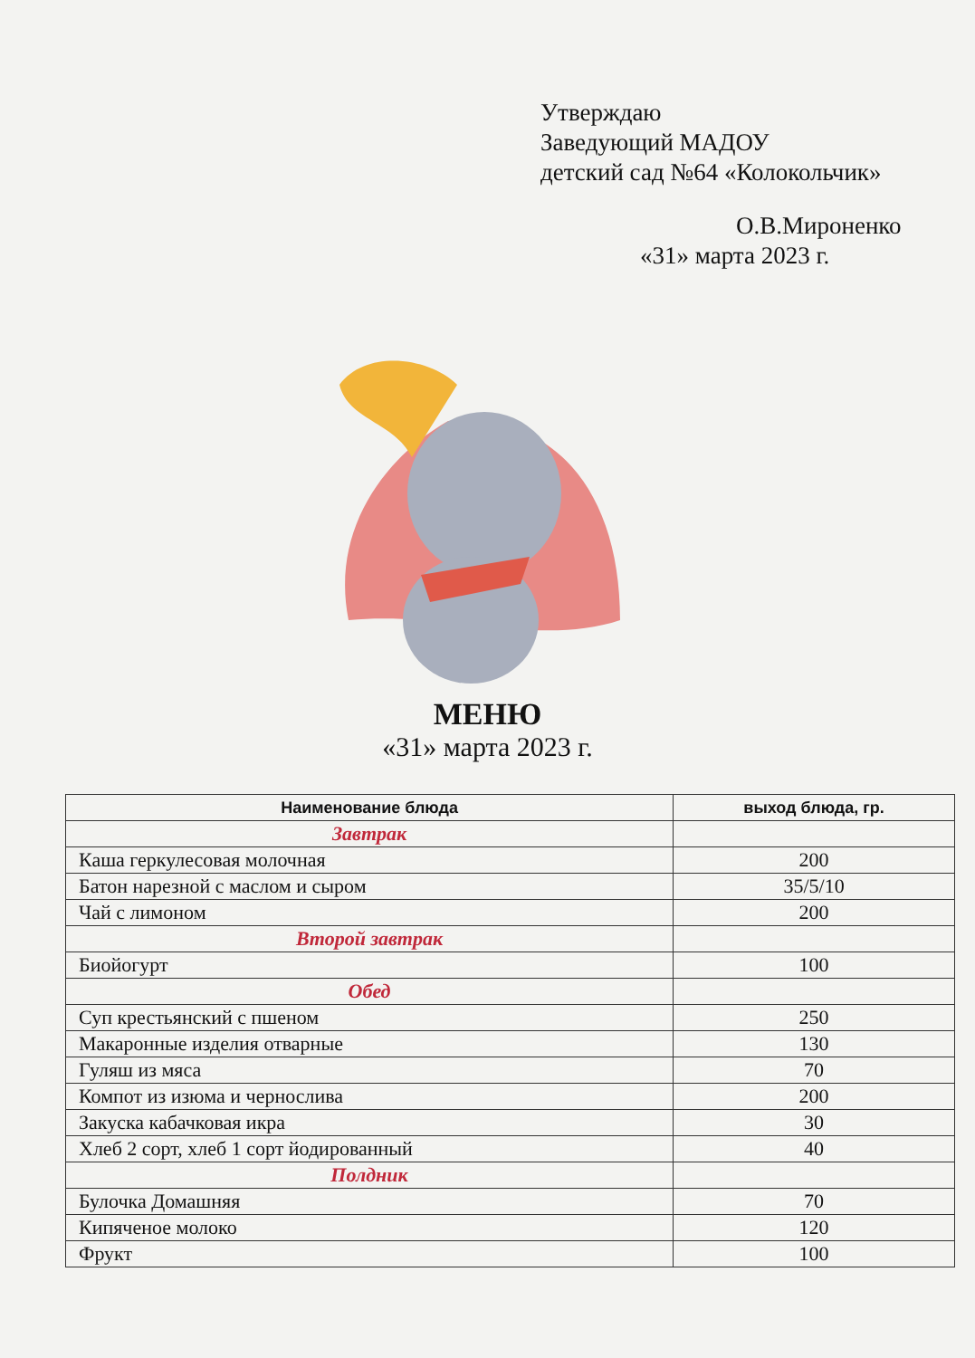Утверждаю
Заведующий МАДОУ
детский сад №64 «Колокольчик»
О.В.Мироненко
«31» марта 2023 г.
МЕНЮ
«31» марта 2023 г.
| Наименование блюда | выход блюда, гр. |
| --- | --- |
| Завтрак | |
| Каша геркулесовая молочная | 200 |
| Батон нарезной с маслом и сыром | 35/5/10 |
| Чай с лимоном | 200 |
| Второй завтрак | |
| Биойогурт | 100 |
| Обед | |
| Суп крестьянский с пшеном | 250 |
| Макаронные изделия отварные | 130 |
| Гуляш из мяса | 70 |
| Компот из изюма и чернослива | 200 |
| Закуска кабачковая икра | 30 |
| Хлеб 2 сорт, хлеб 1 сорт йодированный | 40 |
| Полдник | |
| Булочка Домашняя | 70 |
| Кипяченое молоко | 120 |
| Фрукт | 100 |